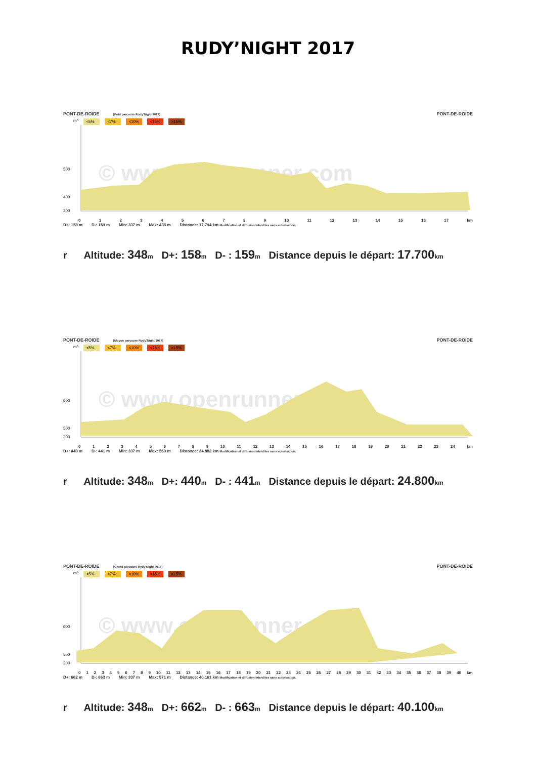RUDY’NIGHT 2017
PONT-DE-ROIDE [Petit parcours Rudy'Night 2017] PONT-DE-ROIDE
m^ <5% <7% <10% <15% >15%
500
400
300
© www.openrunner.com
0123456789 10 11 12 13 14 15 16 17 km
D+: 158 m D-: 159 m Min: 337 m Max: 435 m Distance: 17.794 km Modification et diffusion interdites sans autorisation.
r Altitude: 348 m D+: 158 m D- : 159 m Distance depuis le départ: 17.700 km
PONT-DE-ROIDE [Moyen parcours Rudy'Night 2017] PONT-DE-ROIDE
m^ <5% <7% <10% <15% >15%
600
500
300
© www.openrunner.com
0123456789 10 11 12 13 14 15 16 17 18 19 20 21 22 23 24 km
D+: 440 m D-: 441 m Min: 337 m Max: 569 m Distance: 24.882 km Modification et diffusion interdites sans autorisation.
r Altitude: 348 m D+: 440 m D- : 441 m Distance depuis le départ: 24.800 km
PONT-DE-ROIDE [Grand parcours Rydy'Night 2017] PONT-DE-ROIDE
m^ <5% <7% <10% <15% >15%
600
500
300
© www.openrunner.com
0123456789 10 11 12 13 14 15 16 17 18 19 20 21 22 23 24 25 26 27 28 29 30 31 32 33 34 35 36 37 38 39 40 km
D+: 662 m D-: 663 m Min: 337 m Max: 571 m Distance: 40.161 km Modification et diffusion interdites sans autorisation.
r Altitude: 348 m D+: 662 m D- : 663 m Distance depuis le départ: 40.100 km